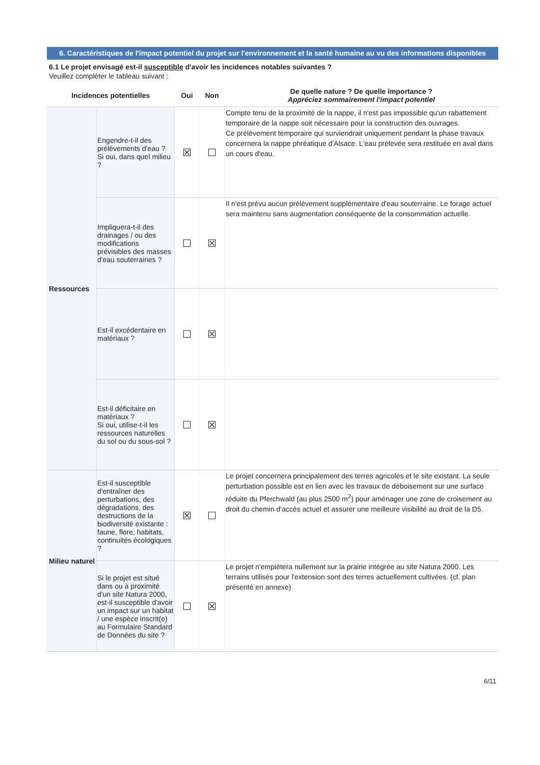6. Caractéristiques de l'impact potentiel du projet sur l'environnement et la santé humaine au vu des informations disponibles
6.1 Le projet envisagé est-il susceptible d'avoir les incidences notables suivantes ?
Veuillez compléter le tableau suivant :
| Incidences potentielles | | Oui | Non | De quelle nature ? De quelle importance ? Appréciez sommairement l'impact potentiel |
| --- | --- | --- | --- | --- |
| Ressources | Engendre-t-il des prélèvements d'eau ? Si oui, dans quel milieu ? | ☒ | ☐ | Compte tenu de la proximité de la nappe, il n'est pas impossible qu'un rabattement temporaire de la nappe soit nécessaire pour la construction des ouvrages. Ce prélèvement temporaire qui surviendrait uniquement pendant la phase travaux concernera la nappe phréatique d'Alsace. L'eau prélevée sera restituée en aval dans un cours d'eau. |
| | Impliquera-t-il des drainages / ou des modifications prévisibles des masses d'eau souterraines ? | ☐ | ☒ | Il n'est prévu aucun prélèvement supplémentaire d'eau souterraine. Le forage actuel sera maintenu sans augmentation conséquente de la consommation actuelle. |
| | Est-il excédentaire en matériaux ? | ☐ | ☒ | |
| | Est-il déficitaire en matériaux ? Si oui, utilise-t-il les ressources naturelles du sol ou du sous-sol ? | ☐ | ☒ | |
| Milieu naturel | Est-il susceptible d'entraîner des perturbations, des dégradations, des destructions de la biodiversité existante : faune, flore, habitats, continuités écologiques ? | ☒ | ☐ | Le projet concernera principalement des terres agricoles et le site existant. La seule perturbation possible est en lien avec les travaux de déboisement sur une surface réduite du Pferchwald (au plus 2500 m<sup>2</sup>) pour aménager une zone de croisement au droit du chemin d'accès actuel et assurer une meilleure visibilité au droit de la D5. |
| | Si le projet est situé dans ou à proximité d'un site Natura 2000, est-il susceptible d'avoir un impact sur un habitat / une espèce inscrit(e) au Formulaire Standard de Données du site ? | ☐ | ☒ | Le projet n'empiétera nullement sur la prairie intégrée au site Natura 2000. Les terrains utilisés pour l'extension sont des terres actuellement cultivées. (cf. plan présenté en annexe) |
6/11